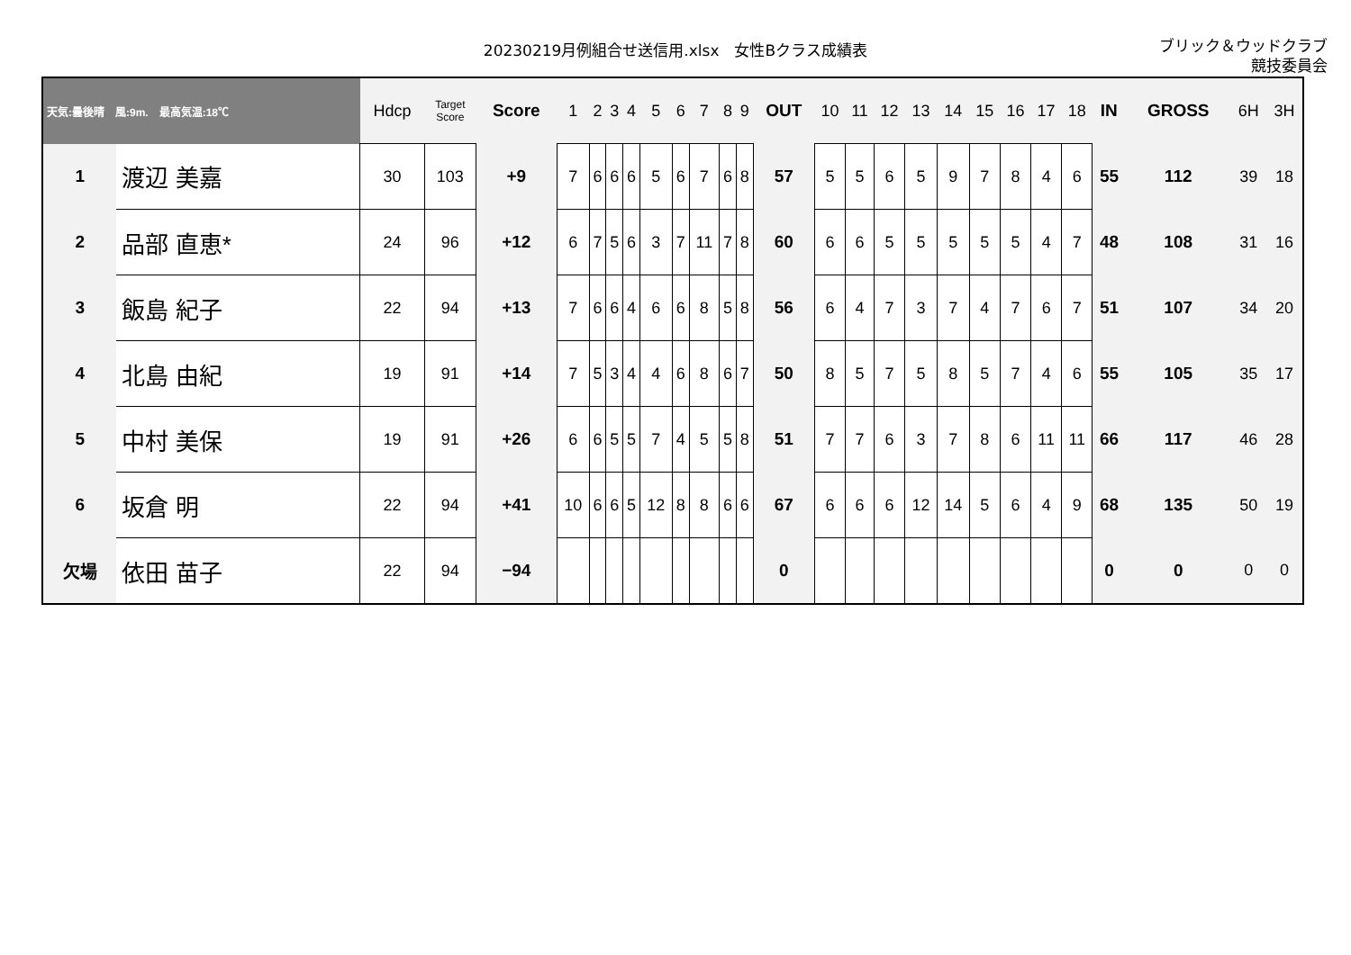20230219月例組合せ送信用.xlsx　女性Bクラス成績表
ブリック＆ウッドクラブ
競技委員会
| 天気:曇後晴 風:9m. 最高気温:18℃ | | Hdcp | Target Score | Score | 1 | 2 | 3 | 4 | 5 | 6 | 7 | 8 | 9 | OUT | 10 | 11 | 12 | 13 | 14 | 15 | 16 | 17 | 18 | IN | GROSS | 6H | 3H |
| --- | --- | --- | --- | --- | --- | --- | --- | --- | --- | --- | --- | --- | --- | --- | --- | --- | --- | --- | --- | --- | --- | --- | --- | --- | --- | --- | --- |
| 1 | 渡辺 美嘉 | 30 | 103 | +9 | 7 | 6 | 6 | 6 | 5 | 6 | 7 | 6 | 8 | 57 | 5 | 5 | 6 | 5 | 9 | 7 | 8 | 4 | 6 | 55 | 112 | 39 | 18 |
| 2 | 品部 直恵* | 24 | 96 | +12 | 6 | 7 | 5 | 6 | 3 | 7 | 11 | 7 | 8 | 60 | 6 | 6 | 5 | 5 | 5 | 5 | 5 | 4 | 7 | 48 | 108 | 31 | 16 |
| 3 | 飯島 紀子 | 22 | 94 | +13 | 7 | 6 | 6 | 4 | 6 | 6 | 8 | 5 | 8 | 56 | 6 | 4 | 7 | 3 | 7 | 4 | 7 | 6 | 7 | 51 | 107 | 34 | 20 |
| 4 | 北島 由紀 | 19 | 91 | +14 | 7 | 5 | 3 | 4 | 4 | 6 | 8 | 6 | 7 | 50 | 8 | 5 | 7 | 5 | 8 | 5 | 7 | 4 | 6 | 55 | 105 | 35 | 17 |
| 5 | 中村 美保 | 19 | 91 | +26 | 6 | 6 | 5 | 5 | 7 | 4 | 5 | 5 | 8 | 51 | 7 | 7 | 6 | 3 | 7 | 8 | 6 | 11 | 11 | 66 | 117 | 46 | 28 |
| 6 | 坂倉 明 | 22 | 94 | +41 | 10 | 6 | 6 | 5 | 12 | 8 | 8 | 6 | 6 | 67 | 6 | 6 | 6 | 12 | 14 | 5 | 6 | 4 | 9 | 68 | 135 | 50 | 19 |
| 欠場 | 依田 苗子 | 22 | 94 | −94 | | | | | | | | | | 0 | | | | | | | | | | 0 | 0 | 0 | 0 |